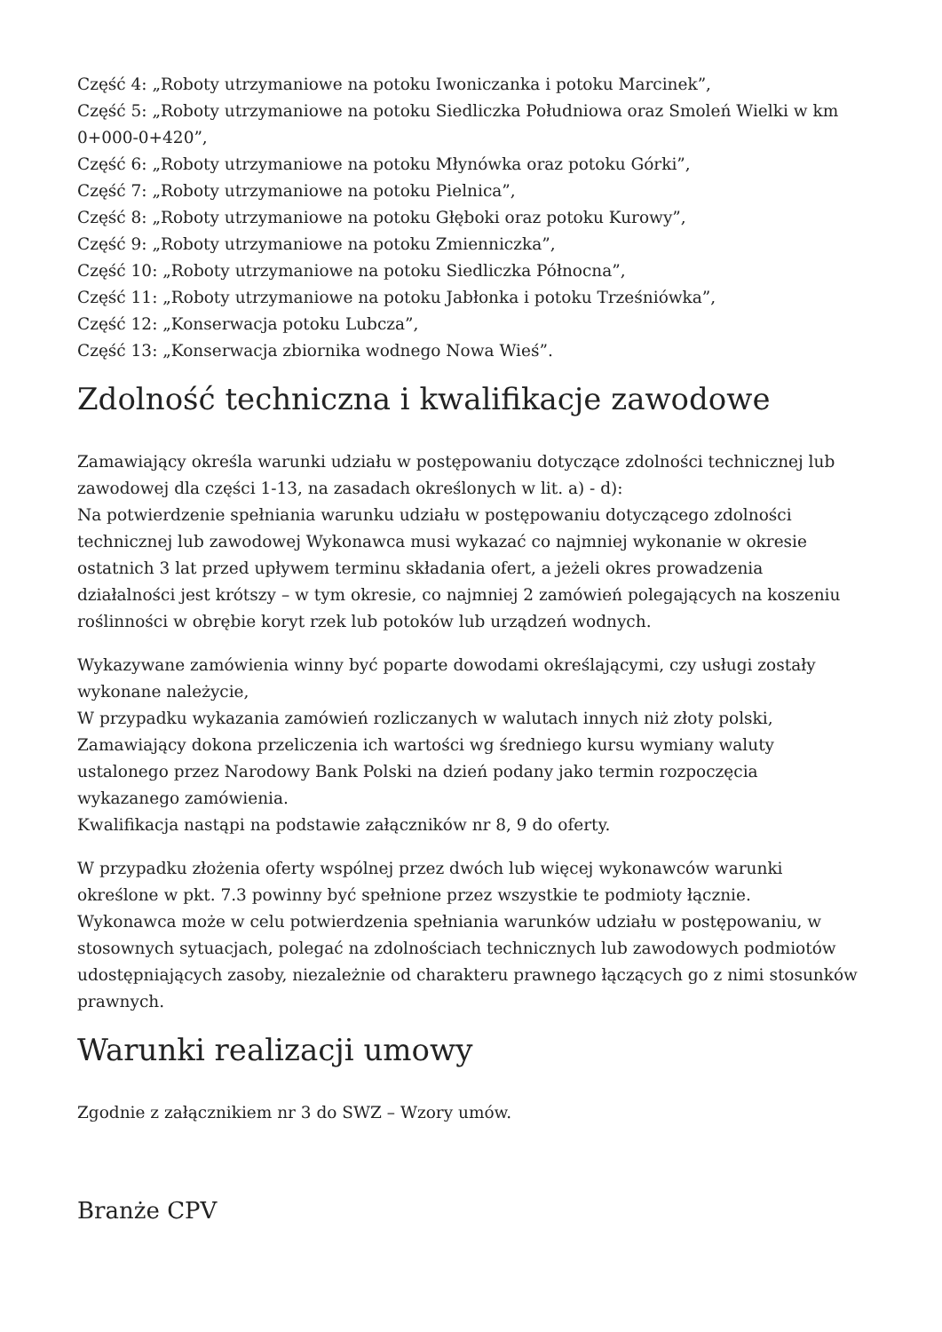Część 4: „Roboty utrzymaniowe na potoku Iwoniczanka i potoku Marcinek”,
Część 5: „Roboty utrzymaniowe na potoku Siedliczka Południowa oraz Smoleń Wielki w km 0+000-0+420”,
Część 6: „Roboty utrzymaniowe na potoku Młynówka oraz potoku Górki”,
Część 7: „Roboty utrzymaniowe na potoku Pielnica”,
Część 8: „Roboty utrzymaniowe na potoku Głęboki oraz potoku Kurowy”,
Część 9: „Roboty utrzymaniowe na potoku Zmienniczka”,
Część 10: „Roboty utrzymaniowe na potoku Siedliczka Północna”,
Część 11: „Roboty utrzymaniowe na potoku Jabłonka i potoku Trześniówka”,
Część 12: „Konserwacja potoku Lubcza”,
Część 13: „Konserwacja zbiornika wodnego Nowa Wieś”.
Zdolność techniczna i kwalifikacje zawodowe
Zamawiający określa warunki udziału w postępowaniu dotyczące zdolności technicznej lub zawodowej dla części 1-13, na zasadach określonych w lit. a) - d):
Na potwierdzenie spełniania warunku udziału w postępowaniu dotyczącego zdolności technicznej lub zawodowej Wykonawca musi wykazać co najmniej wykonanie w okresie ostatnich 3 lat przed upływem terminu składania ofert, a jeżeli okres prowadzenia działalności jest krótszy – w tym okresie, co najmniej 2 zamówień polegających na koszeniu roślinności w obrębie koryt rzek lub potoków lub urządzeń wodnych.
Wykazywane zamówienia winny być poparte dowodami określającymi, czy usługi zostały wykonane należycie,
W przypadku wykazania zamówień rozliczanych w walutach innych niż złoty polski, Zamawiający dokona przeliczenia ich wartości wg średniego kursu wymiany waluty ustalonego przez Narodowy Bank Polski na dzień podany jako termin rozpoczęcia wykazanego zamówienia.
Kwalifikacja nastąpi na podstawie załączników nr 8, 9 do oferty.
W przypadku złożenia oferty wspólnej przez dwóch lub więcej wykonawców warunki określone w pkt. 7.3 powinny być spełnione przez wszystkie te podmioty łącznie.
Wykonawca może w celu potwierdzenia spełniania warunków udziału w postępowaniu, w stosownych sytuacjach, polegać na zdolnościach technicznych lub zawodowych podmiotów udostępniających zasoby, niezależnie od charakteru prawnego łączących go z nimi stosunków prawnych.
Warunki realizacji umowy
Zgodnie z załącznikiem nr 3 do SWZ – Wzory umów.
Branże CPV